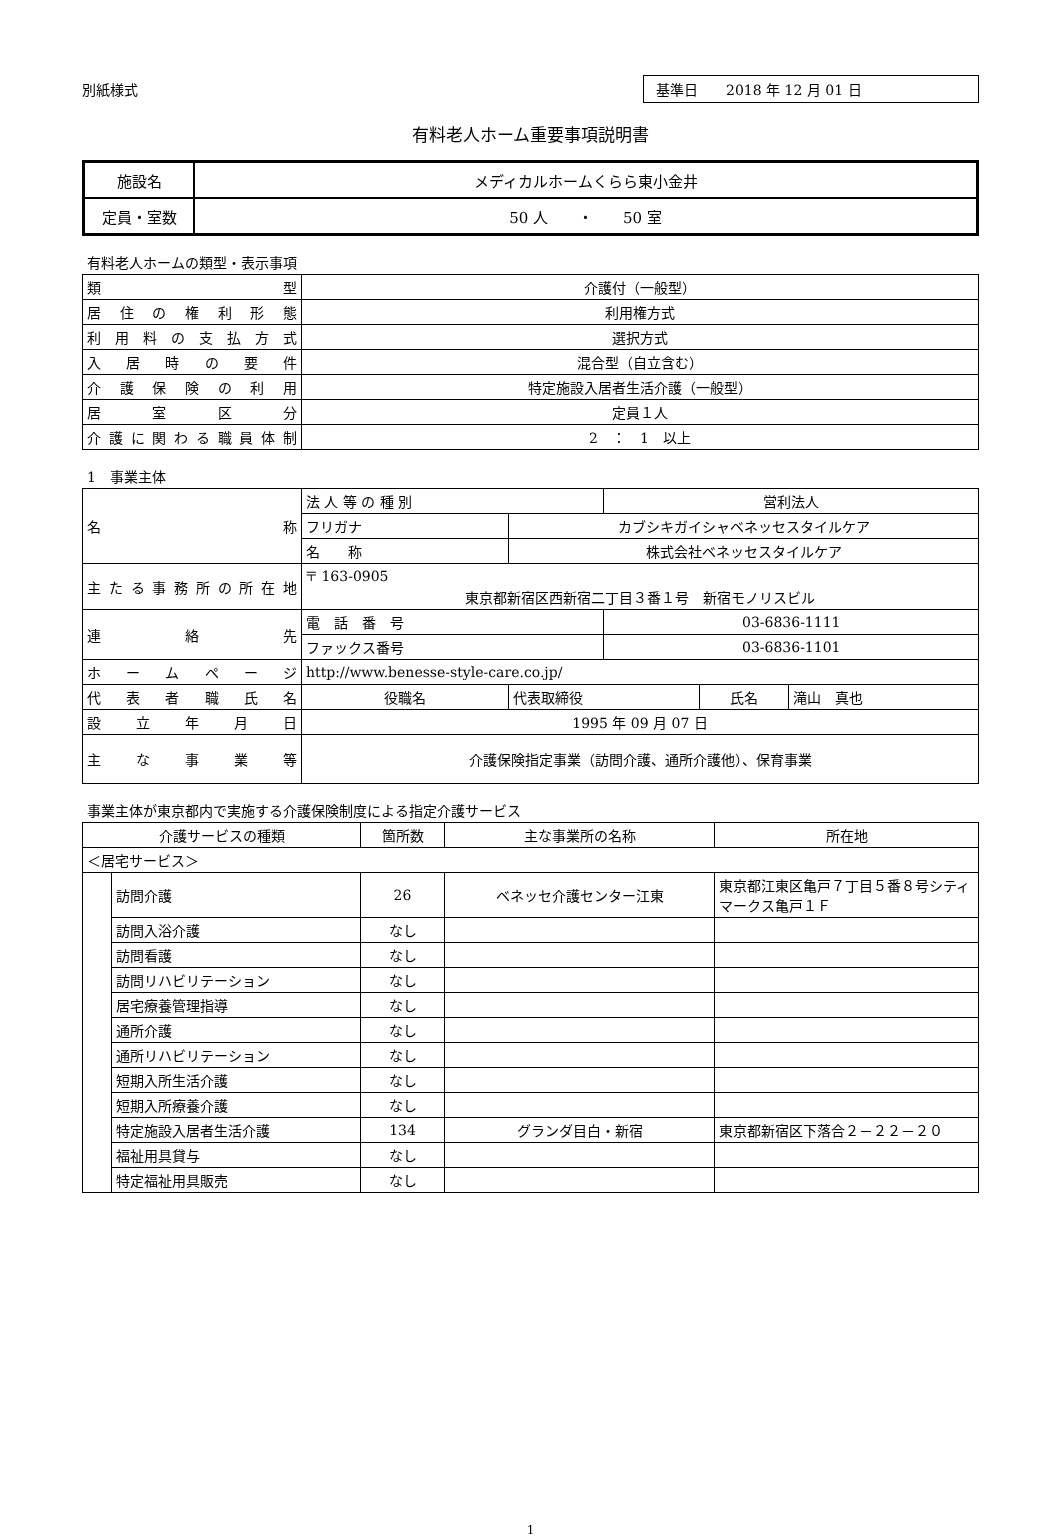別紙様式
基準日　　2018 年 12 月 01 日
有料老人ホーム重要事項説明書
| 施設名 | メディカルホームくらら東小金井 |
| 定員・室数 | 50 人 ・ 50 室 |
有料老人ホームの類型・表示事項
| 類 型 | 介護付（一般型） |
| 居住の権利形態 | 利用権方式 |
| 利用料の支払方式 | 選択方式 |
| 入居時の要件 | 混合型（自立含む） |
| 介護保険の利用 | 特定施設入居者生活介護（一般型） |
| 居室区分 | 定員１人 |
| 介護に関わる職員体制 | 2 ： 1 以上 |
1　事業主体
| 名 称 | 法 人 等 の 種 別 | | 営利法人 | | |
| | フリガナ | カブシキガイシャベネッセスタイルケア | | | |
| | 名 称 | 株式会社ベネッセスタイルケア | | | |
| 主たる事務所の所在地 | 〒 163-0905 東京都新宿区西新宿二丁目３番１号 新宿モノリスビル | | | | |
| 連 絡 先 | 電 話 番 号 | | 03-6836-1111 | | |
| | ファックス番号 | | 03-6836-1101 | | |
| ホームページ | http://www.benesse-style-care.co.jp/ | | | | |
| 代表者職氏名 | 役職名 | 代表取締役 | | 氏名 | 滝山 真也 |
| 設立年月日 | 1995 年 09 月 07 日 | | | | |
| 主な事業等 | 介護保険指定事業（訪問介護、通所介護他）、保育事業 | | | | |
事業主体が東京都内で実施する介護保険制度による指定介護サービス
| 介護サービスの種類 | | 箇所数 | 主な事業所の名称 | 所在地 |
| --- | --- | --- | --- | --- |
| ＜居宅サービス＞ | | | | |
| | 訪問介護 | 26 | ベネッセ介護センター江東 | 東京都江東区亀戸７丁目５番８号シティマークス亀戸１Ｆ |
| | 訪問入浴介護 | なし | | |
| | 訪問看護 | なし | | |
| | 訪問リハビリテーション | なし | | |
| | 居宅療養管理指導 | なし | | |
| | 通所介護 | なし | | |
| | 通所リハビリテーション | なし | | |
| | 短期入所生活介護 | なし | | |
| | 短期入所療養介護 | なし | | |
| | 特定施設入居者生活介護 | 134 | グランダ目白・新宿 | 東京都新宿区下落合２－２２－２０ |
| | 福祉用具貸与 | なし | | |
| | 特定福祉用具販売 | なし | | |
1